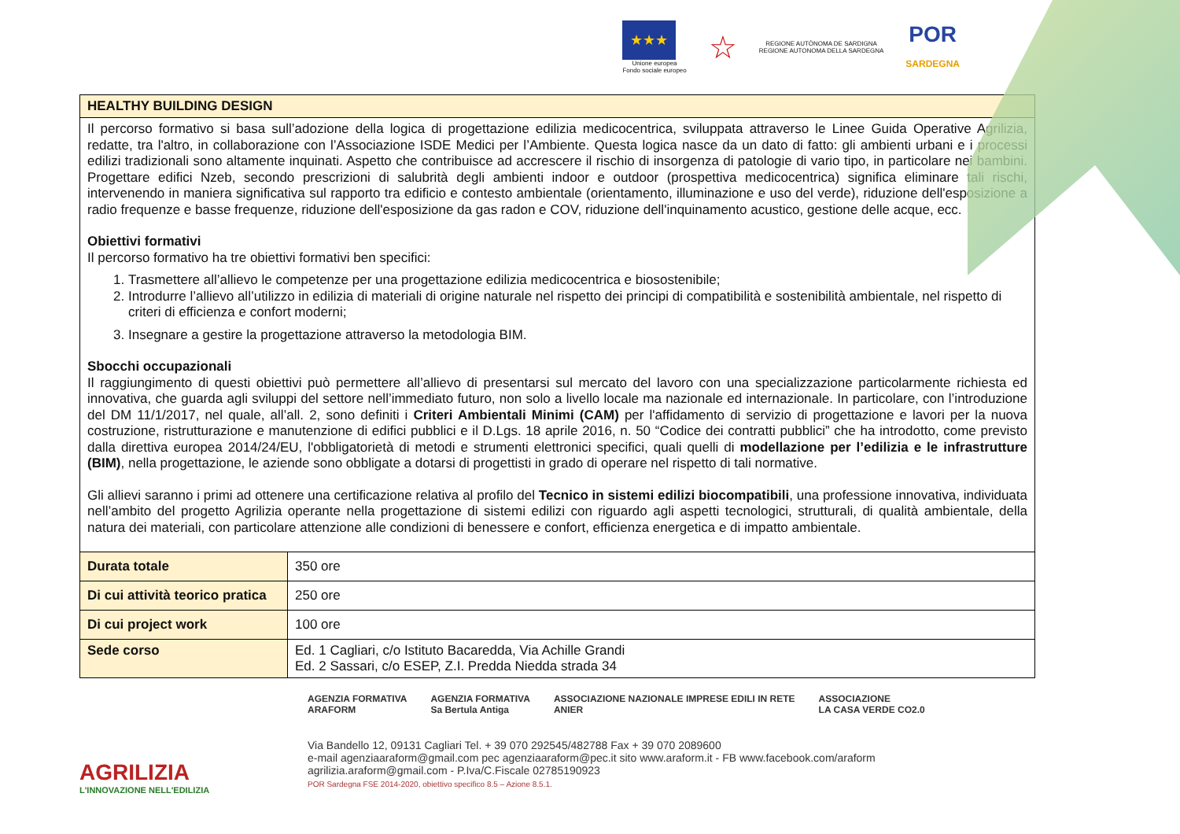★★★
Unione europea
Fondo sociale europeo
☆
REGIONE AUTÒNOMA DE SARDIGNA
REGIONE AUTONOMA DELLA SARDEGNA
POR
SARDEGNA
| HEALTHY BUILDING DESIGN | |
| Il percorso formativo si basa sull’adozione della logica di progettazione edilizia medicocentrica, sviluppata attraverso le Linee Guida Operative Agrilizia, redatte, tra l'altro, in collaborazione con l’Associazione ISDE Medici per l’Ambiente. Questa logica nasce da un dato di fatto: gli ambienti urbani e i processi edilizi tradizionali sono altamente inquinati. Aspetto che contribuisce ad accrescere il rischio di insorgenza di patologie di vario tipo, in particolare nei bambini. Progettare edifici Nzeb, secondo prescrizioni di salubrità degli ambienti indoor e outdoor (prospettiva medicocentrica) significa eliminare tali rischi, intervenendo in maniera significativa sul rapporto tra edificio e contesto ambientale (orientamento, illuminazione e uso del verde), riduzione dell'esposizione a radio frequenze e basse frequenze, riduzione dell'esposizione da gas radon e COV, riduzione dell'inquinamento acustico, gestione delle acque, ecc. Obiettivi formativi Il percorso formativo ha tre obiettivi formativi ben specifici: 1. Trasmettere all’allievo le competenze per una progettazione edilizia medicocentrica e biosostenibile; 2. Introdurre l’allievo all’utilizzo in edilizia di materiali di origine naturale nel rispetto dei principi di compatibilità e sostenibilità ambientale, nel rispetto di criteri di efficienza e confort moderni; 3. Insegnare a gestire la progettazione attraverso la metodologia BIM. Sbocchi occupazionali Il raggiungimento di questi obiettivi può permettere all’allievo di presentarsi sul mercato del lavoro con una specializzazione particolarmente richiesta ed innovativa, che guarda agli sviluppi del settore nell’immediato futuro, non solo a livello locale ma nazionale ed internazionale. In particolare, con l’introduzione del DM 11/1/2017, nel quale, all’all. 2, sono definiti i Criteri Ambientali Minimi (CAM) per l'affidamento di servizio di progettazione e lavori per la nuova costruzione, ristrutturazione e manutenzione di edifici pubblici e il D.Lgs. 18 aprile 2016, n. 50 “Codice dei contratti pubblici” che ha introdotto, come previsto dalla direttiva europea 2014/24/EU, l'obbligatorietà di metodi e strumenti elettronici specifici, quali quelli di modellazione per l’edilizia e le infrastrutture (BIM) , nella progettazione, le aziende sono obbligate a dotarsi di progettisti in grado di operare nel rispetto di tali normative. Gli allievi saranno i primi ad ottenere una certificazione relativa al profilo del Tecnico in sistemi edilizi biocompatibili , una professione innovativa, individuata nell’ambito del progetto Agrilizia operante nella progettazione di sistemi edilizi con riguardo agli aspetti tecnologici, strutturali, di qualità ambientale, della natura dei materiali, con particolare attenzione alle condizioni di benessere e confort, efficienza energetica e di impatto ambientale. | |
| Durata totale | 350 ore |
| Di cui attività teorico pratica | 250 ore |
| Di cui project work | 100 ore |
| Sede corso | Ed. 1 Cagliari, c/o Istituto Bacaredda, Via Achille Grandi Ed. 2 Sassari, c/o ESEP, Z.I. Predda Niedda strada 34 |
AGRILIZIA
L'INNOVAZIONE NELL'EDILIZIA
AGENZIA FORMATIVA
ARAFORM AGENZIA FORMATIVA
Sa Bertula Antiga ASSOCIAZIONE NAZIONALE IMPRESE EDILI IN RETE
ANIER ASSOCIAZIONE
LA CASA VERDE CO2.0
Via Bandello 12, 09131 Cagliari Tel. + 39 070 292545/482788 Fax + 39 070 2089600
e-mail agenziaaraform@gmail.com pec agenziaaraform@pec.it sito www.araform.it - FB www.facebook.com/araform
agrilizia.araform@gmail.com - P.Iva/C.Fiscale 02785190923
POR Sardegna FSE 2014-2020, obiettivo specifico 8.5 – Azione 8.5.1.